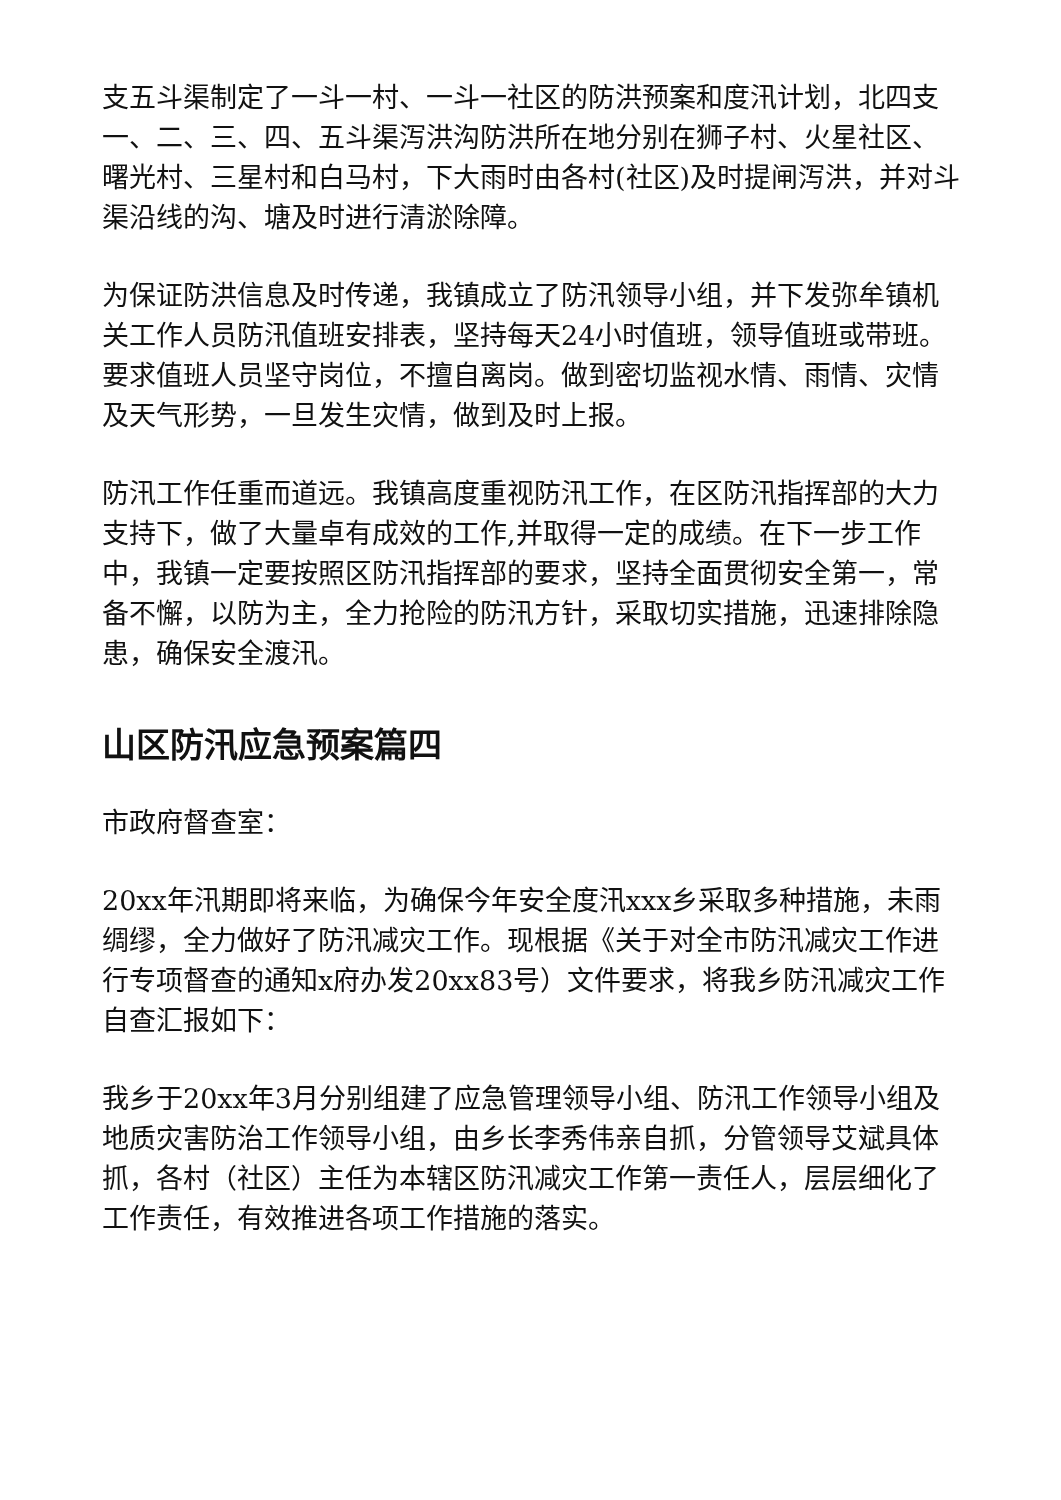支五斗渠制定了一斗一村、一斗一社区的防洪预案和度汛计划，北四支一、二、三、四、五斗渠泻洪沟防洪所在地分别在狮子村、火星社区、曙光村、三星村和白马村，下大雨时由各村(社区)及时提闸泻洪，并对斗渠沿线的沟、塘及时进行清淤除障。
为保证防洪信息及时传递，我镇成立了防汛领导小组，并下发弥牟镇机关工作人员防汛值班安排表，坚持每天24小时值班，领导值班或带班。要求值班人员坚守岗位，不擅自离岗。做到密切监视水情、雨情、灾情及天气形势，一旦发生灾情，做到及时上报。
防汛工作任重而道远。我镇高度重视防汛工作，在区防汛指挥部的大力支持下，做了大量卓有成效的工作,并取得一定的成绩。在下一步工作中，我镇一定要按照区防汛指挥部的要求，坚持全面贯彻安全第一，常备不懈，以防为主，全力抢险的防汛方针，采取切实措施，迅速排除隐患，确保安全渡汛。
山区防汛应急预案篇四
市政府督查室：
20xx年汛期即将来临，为确保今年安全度汛xxx乡采取多种措施，未雨绸缪，全力做好了防汛减灾工作。现根据《关于对全市防汛减灾工作进行专项督查的通知x府办发20xx83号）文件要求，将我乡防汛减灾工作自查汇报如下：
我乡于20xx年3月分别组建了应急管理领导小组、防汛工作领导小组及地质灾害防治工作领导小组，由乡长李秀伟亲自抓，分管领导艾斌具体抓，各村（社区）主任为本辖区防汛减灾工作第一责任人，层层细化了工作责任，有效推进各项工作措施的落实。